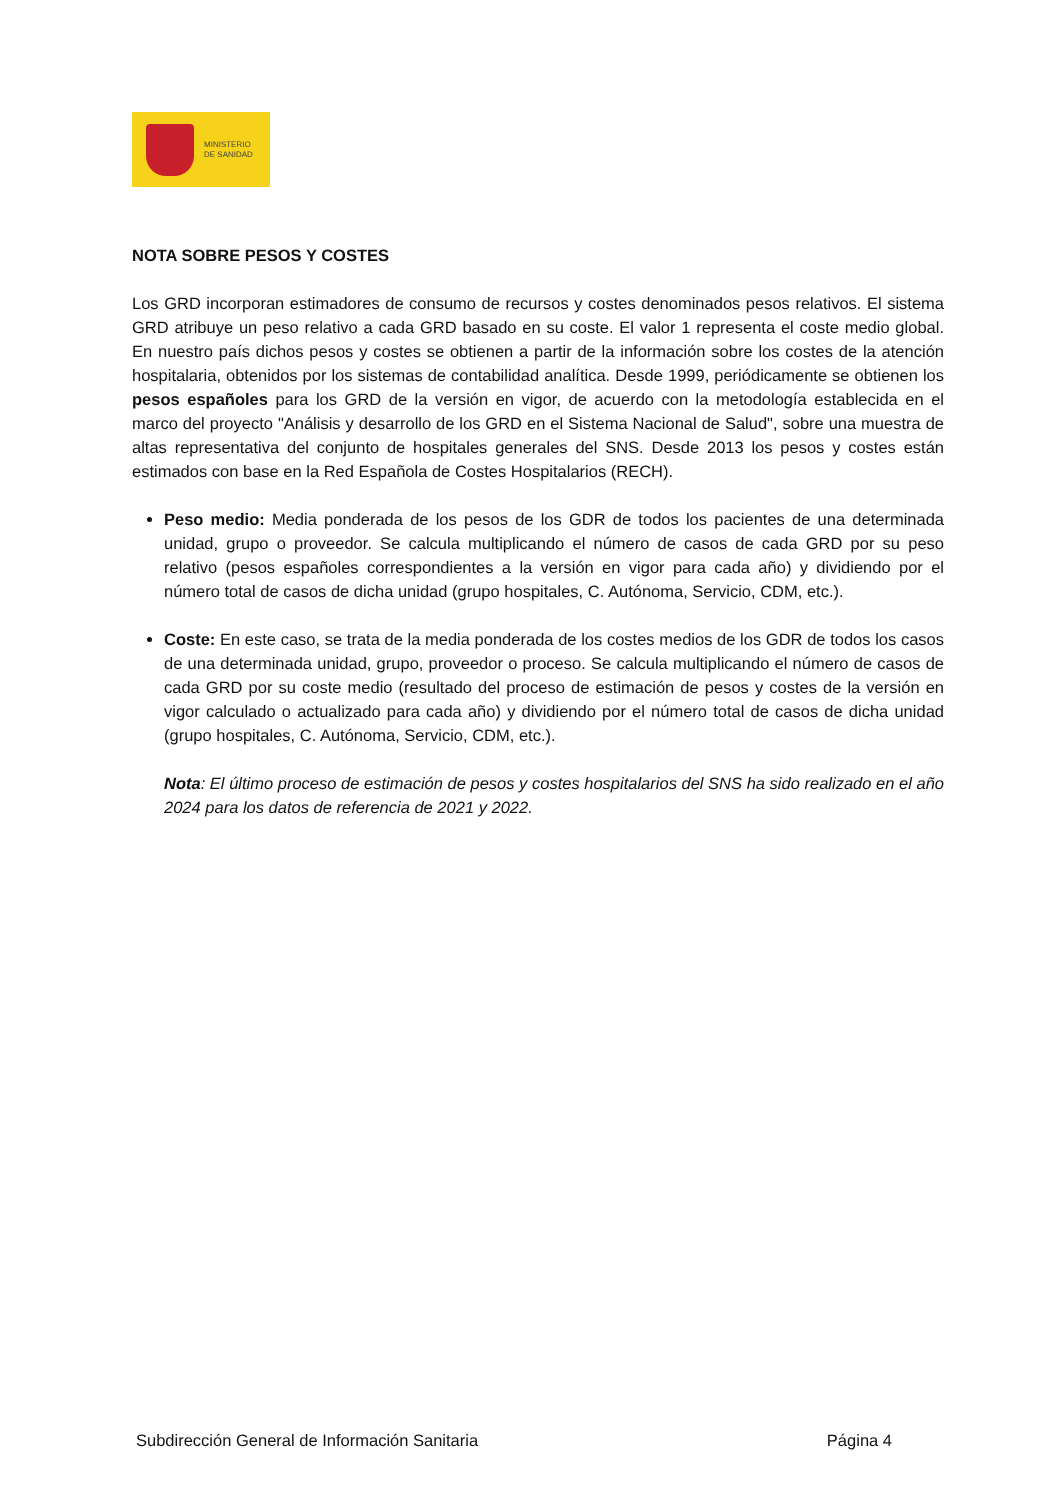MINISTERIO
DE SANIDAD
NOTA SOBRE PESOS Y COSTES
Los GRD incorporan estimadores de consumo de recursos y costes denominados pesos relativos. El sistema GRD atribuye un peso relativo a cada GRD basado en su coste. El valor 1 representa el coste medio global. En nuestro país dichos pesos y costes se obtienen a partir de la información sobre los costes de la atención hospitalaria, obtenidos por los sistemas de contabilidad analítica. Desde 1999, periódicamente se obtienen los pesos españoles para los GRD de la versión en vigor, de acuerdo con la metodología establecida en el marco del proyecto "Análisis y desarrollo de los GRD en el Sistema Nacional de Salud", sobre una muestra de altas representativa del conjunto de hospitales generales del SNS. Desde 2013 los pesos y costes están estimados con base en la Red Española de Costes Hospitalarios (RECH).
Peso medio: Media ponderada de los pesos de los GDR de todos los pacientes de una determinada unidad, grupo o proveedor. Se calcula multiplicando el número de casos de cada GRD por su peso relativo (pesos españoles correspondientes a la versión en vigor para cada año) y dividiendo por el número total de casos de dicha unidad (grupo hospitales, C. Autónoma, Servicio, CDM, etc.).
Coste: En este caso, se trata de la media ponderada de los costes medios de los GDR de todos los casos de una determinada unidad, grupo, proveedor o proceso. Se calcula multiplicando el número de casos de cada GRD por su coste medio (resultado del proceso de estimación de pesos y costes de la versión en vigor calculado o actualizado para cada año) y dividiendo por el número total de casos de dicha unidad (grupo hospitales, C. Autónoma, Servicio, CDM, etc.).
Nota: El último proceso de estimación de pesos y costes hospitalarios del SNS ha sido realizado en el año 2024 para los datos de referencia de 2021 y 2022.
Subdirección General de Información Sanitaria Página 4